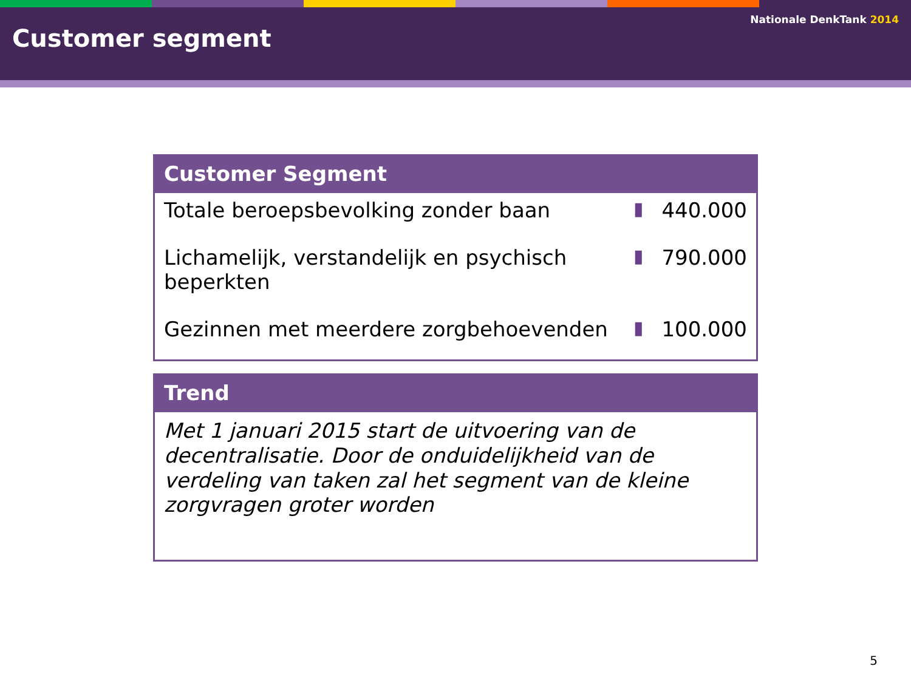Customer segment
Nationale DenkTank 2014
Customer Segment
| Totale beroepsbevolking zonder baan | ▮ | 440.000 |
| Lichamelijk, verstandelijk en psychisch beperkten | ▮ | 790.000 |
| Gezinnen met meerdere zorgbehoevenden | ▮ | 100.000 |
Trend
Met 1 januari 2015 start de uitvoering van de decentralisatie. Door de onduidelijkheid van de verdeling van taken zal het segment van de kleine zorgvragen groter worden
5